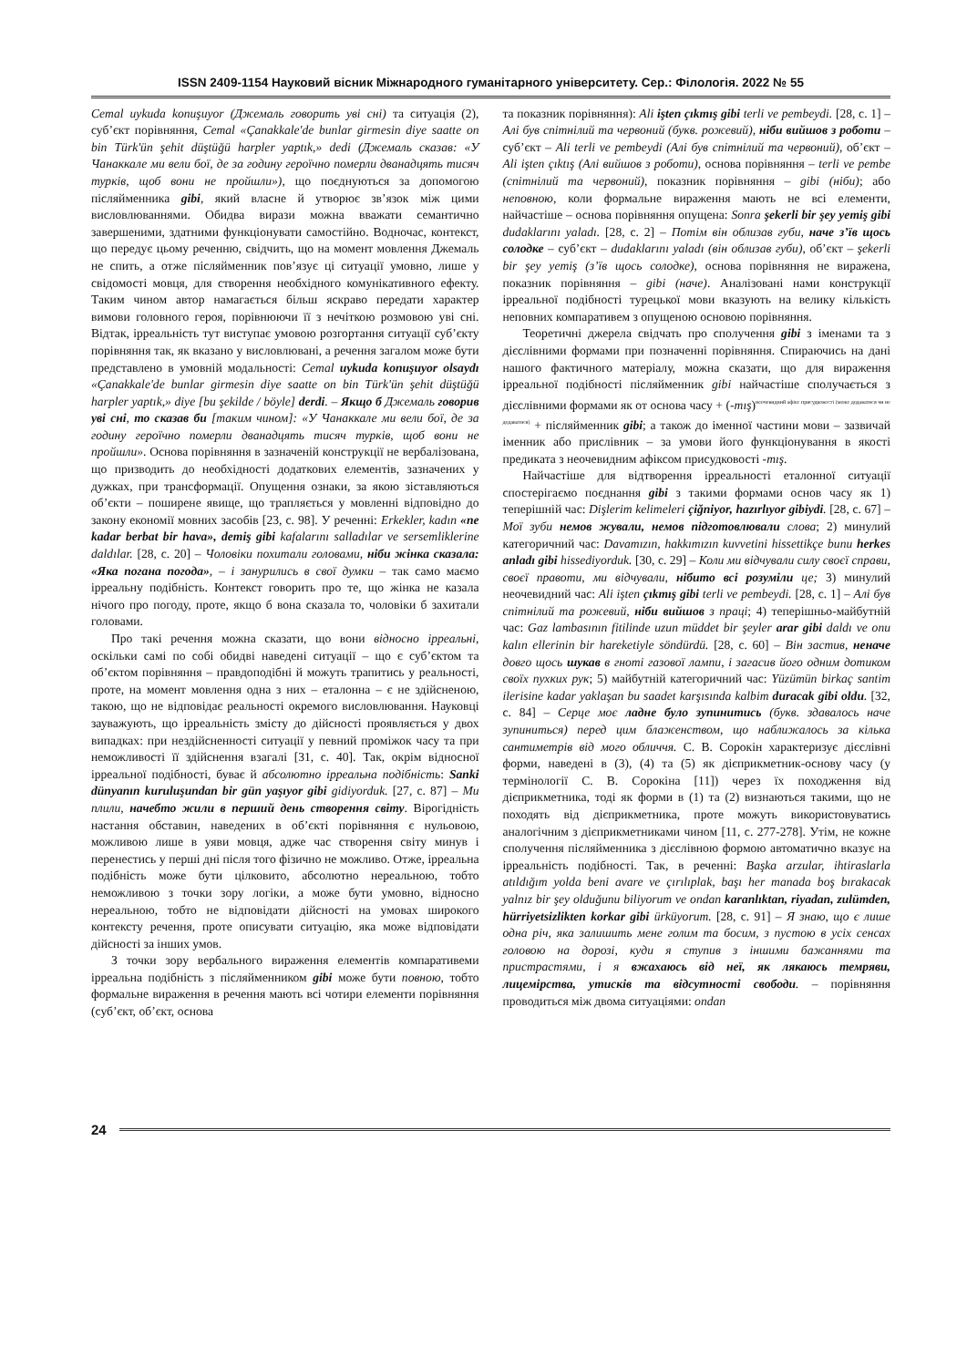ISSN 2409-1154 Науковий вісник Міжнародного гуманітарного університету. Сер.: Філологія. 2022 № 55
Cemal uykuda konuşuyor (Джемаль говорить уві сні) та ситуація (2), суб’єкт порівняння, Cemal «Çanakkale'de bunlar girmesin diye saatte on bin Türk'ün şehit düştüğü harpler yaptık,» dedi (Джемаль сказав: «У Чанаккале ми вели бої, де за годину героїчно померли дванадцять тисяч турків, щоб вони не пройшли»), що поєднуються за допомогою післяйменника gibi, який власне й утворює зв’язок між цими висловлюваннями. Обидва вирази можна вважати семантично завершеними, здатними функціонувати самостійно. Водночас, контекст, що передує цьому реченню, свідчить, що на момент мовлення Джемаль не спить, а отже післяйменник пов’язує ці ситуації умовно, лише у свідомості мовця, для створення необхідного комунікативного ефекту. Таким чином автор намагається більш яскраво передати характер вимови головного героя, порівнюючи її з нечіткою розмовою уві сні. Відтак, ірреальність тут виступає умовою розгортання ситуації суб’єкту порівняння так, як вказано у висловлювані, а речення загалом може бути представлено в умовній модальності: Cemal uykuda konuşuyor olsaydı «Çanakkale'de bunlar girmesin diye saatte on bin Türk'ün şehit düştüğü harpler yaptık,» diye [bu şekilde / böyle] derdi. – Якщо б Джемаль говорив уві сні, то сказав би [таким чином]: «У Чанаккале ми вели бої, де за годину героїчно померли дванадцять тисяч турків, щоб вони не пройшли». Основа порівняння в зазначеній конструкції не вербалізована, що призводить до необхідності додаткових елементів, зазначених у дужках, при трансформації. Опущення ознаки, за якою зіставляються об’єкти – поширене явище, що трапляється у мовленні відповідно до закону економії мовних засобів [23, с. 98]. У реченні: Erkekler, kadın «ne kadar berbat bir hava», demiş gibi kafalarını salladılar ve sersemliklerine daldılar. [28, с. 20] – Чоловіки похитали головами, ніби жінка сказала: «Яка погана погода», – і занурились в свої думки – так само маємо ірреальну подібність. Контекст говорить про те, що жінка не казала нічого про погоду, проте, якщо б вона сказала то, чоловіки б захитали головами.
Про такі речення можна сказати, що вони відносно ірреальні, оскільки самі по собі обидві наведені ситуації – що є суб’єктом та об’єктом порівняння – правдоподібні й можуть трапитись у реальності, проте, на момент мовлення одна з них – еталонна – є не здійсненою, такою, що не відповідає реальності окремого висловлювання. Науковці зауважують, що ірреальність змісту до дійсності проявляється у двох випадках: при нездійсненності ситуації у певний проміжок часу та при неможливості її здійснення взагалі [31, с. 40]. Так, окрім відносної ірреальної подібності, буває й абсолютно ірреальна подібність: Sanki dünyanın kuruluşundan bir gün yaşıyor gibi gidiyorduk. [27, с. 87] – Ми плили, начебто жили в перший день створення світу. Вірогідність настання обставин, наведених в об’єкті порівняння є нульовою, можливою лише в уяви мовця, адже час створення світу минув і перенестись у перші дні після того фізично не можливо. Отже, ірреальна подібність може бути цілковито, абсолютно нереальною, тобто неможливою з точки зору логіки, а може бути умовно, відносно нереальною, тобто не відповідати дійсності на умовах широкого контексту речення, проте описувати ситуацію, яка може відповідати дійсності за інших умов.
З точки зору вербального вираження елементів компаративеми ірреальна подібність з післяйменником gibi може бути повною, тобто формальне вираження в речення мають всі чотири елементи порівняння (суб’єкт, об’єкт, основа
та показник порівняння): Ali işten çıkmış gibi terli ve pembeydi. [28, с. 1] – Алі був спітнілий та червоний (букв. рожевий), ніби вийшов з роботи – суб’єкт – Ali terli ve pembeydi (Алі був спітнілий та червоний), об’єкт – Ali işten çıktış (Алі вийшов з роботи), основа порівняння – terli ve pembe (спітнілий та червоний), показник порівняння – gibi (ніби); або неповною, коли формальне вираження мають не всі елементи, найчастіше – основа порівняння опущена: Sonra şekerli bir şey yemiş gibi dudaklarını yaladı. [28, с. 2] – Потім він облизав губи, наче з’їв щось солодке – суб’єкт – dudaklarını yaladı (він облизав губи), об’єкт – şekerli bir şey yemiş (з’їв щось солодке), основа порівняння не виражена, показник порівняння – gibi (наче). Аналізовані нами конструкції ірреальної подібності турецької мови вказують на велику кількість неповних компаративем з опущеною основою порівняння.
Теоретичні джерела свідчать про сполучення gibi з іменами та з дієслівними формами при позначенні порівняння. Спираючись на дані нашого фактичного матеріалу, можна сказати, що для вираження ірреальної подібності післяйменник gibi найчастіше сполучається з дієслівними формами як от основа часу + (-mış)<sup>неочевидний афікс присудковості (може додаватися чи не додаватися)</sup> + післяйменник gibi; а також до іменної частини мови – зазвичай іменник або прислівник – за умови його функціонування в якості предиката з неочевидним афіксом присудковості -mış.
Найчастіше для відтворення ірреальності еталонної ситуації спостерігаємо поєднання gibi з такими формами основ часу як 1) теперішній час: Dişlerim kelimeleri çiğniyor, hazırlıyor gibiydi. [28, с. 67] – Мої зуби немов жували, немов підготовлювали слова; 2) минулий категоричний час: Davamızın, hakkımızın kuvvetini hissettikçe bunu herkes anladı gibi hissediyorduk. [30, с. 29] – Коли ми відчували силу своєї справи, своєї правоти, ми відчували, нібито всі розуміли це; 3) минулий неочевидний час: Ali işten çıkmış gibi terli ve pembeydi. [28, с. 1] – Алі був спітнілий та рожевий, ніби вийшов з праці; 4) теперішньо-майбутній час: Gaz lambasının fitilinde uzun müddet bir şeyler arar gibi daldı ve onu kalın ellerinin bir hareketiyle söndürdü. [28, с. 60] – Він застив, неначе довго щось шукав в гноті газової лампи, і загасив його одним дотиком своїх пухких рук; 5) майбутній категоричний час: Yüzümün birkaç santim ilerisine kadar yaklaşan bu saadet karşısında kalbim duracak gibi oldu. [32, с. 84] – Серце моє ладне було зупинитись (букв. здавалось наче зупиниться) перед цим блаженством, що наближалось за кілька сантиметрів від мого обличчя. С. В. Сорокін характеризує дієслівні форми, наведені в (3), (4) та (5) як дієприкметник-основу часу (у термінології С. В. Сорокіна [11]) через їх походження від дієприкметника, тоді як форми в (1) та (2) визнаються такими, що не походять від дієприкметника, проте можуть використовуватись аналогічним з дієприкметниками чином [11, с. 277-278]. Утім, не кожне сполучення післяйменника з дієслівною формою автоматично вказує на ірреальність подібності. Так, в реченні: Başka arzular, ihtiraslarla atıldığım yolda beni avare ve çırılıplak, başı her manada boş bırakacak yalnız bir şey olduğunu biliyorum ve ondan karanlıktan, riyadan, zulümden, hürriyetsizlikten korkar gibi ürküyorum. [28, с. 91] – Я знаю, що є лише одна річ, яка залишить мене голим та босим, з пустою в усіх сенсах головою на дорозі, куди я ступив з іншими бажаннями та пристрастями, і я вжахаюсь від неї, як лякаюсь темряви, лицемірства, утисків та відсутності свободи. – порівняння проводиться між двома ситуаціями: ondan
24